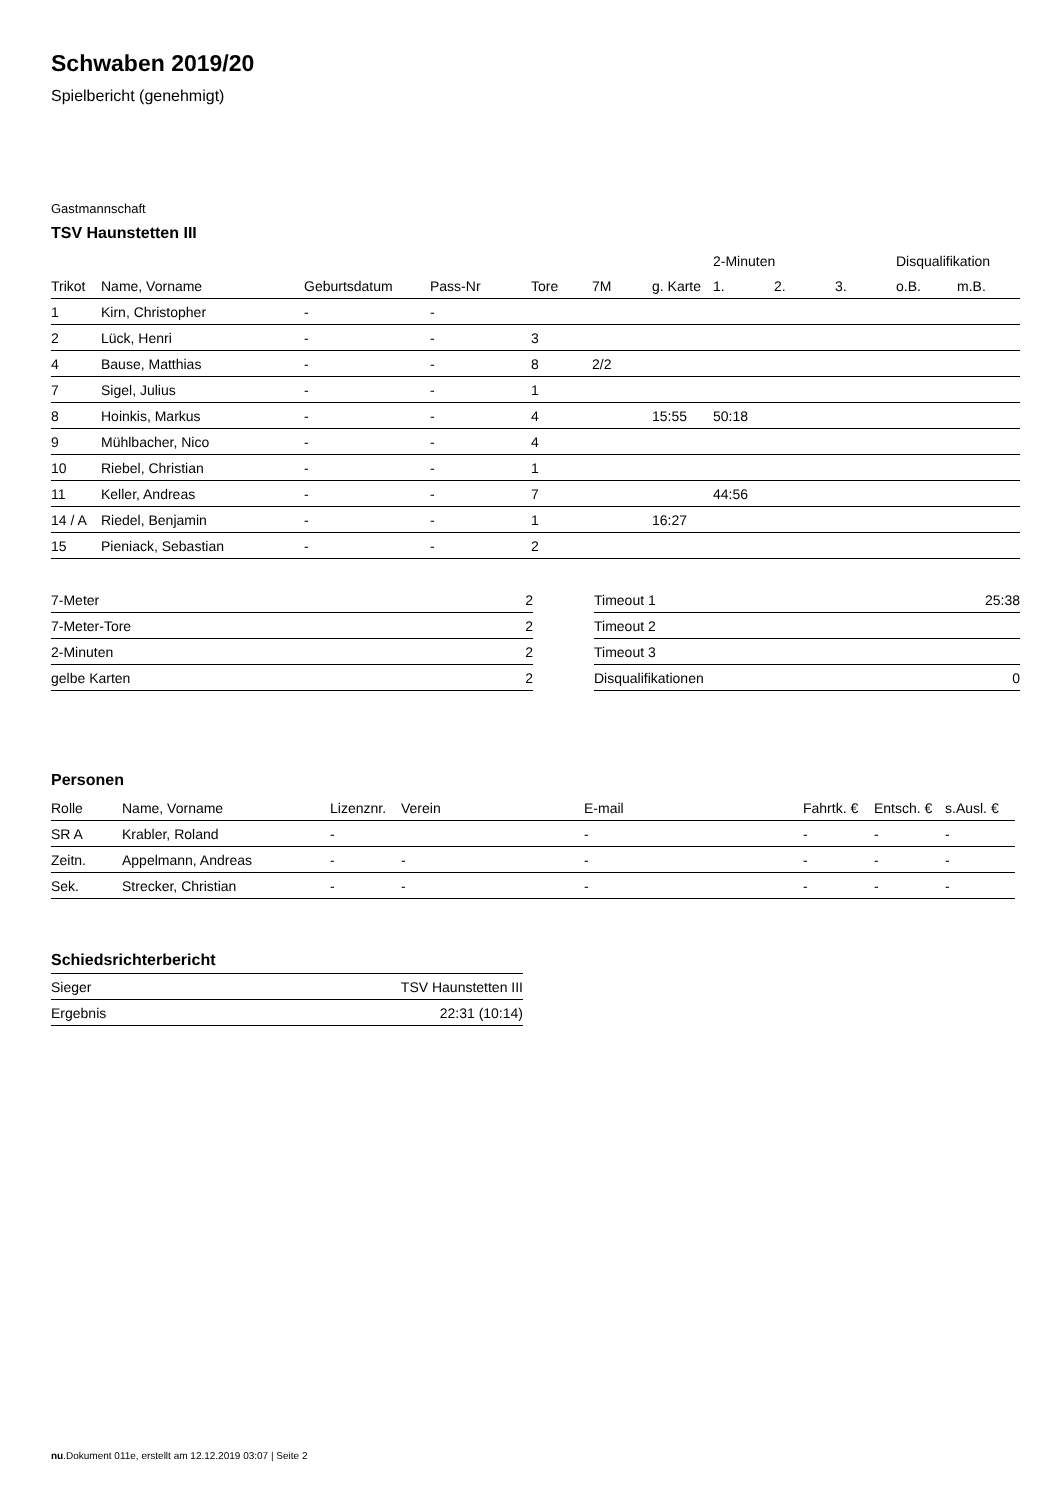Schwaben 2019/20
Spielbericht (genehmigt)
Gastmannschaft
TSV Haunstetten III
| | | | | | | | 2-Minuten | | | Disqualifikation | |
| --- | --- | --- | --- | --- | --- | --- | --- | --- | --- | --- | --- |
| Trikot | Name, Vorname | Geburtsdatum | Pass-Nr | Tore | 7M | g. Karte | 1. | 2. | 3. | o.B. | m.B. |
| 1 | Kirn, Christopher | - | - | | | | | | | | |
| 2 | Lück, Henri | - | - | 3 | | | | | | | |
| 4 | Bause, Matthias | - | - | 8 | 2/2 | | | | | | |
| 7 | Sigel, Julius | - | - | 1 | | | | | | | |
| 8 | Hoinkis, Markus | - | - | 4 | | 15:55 | 50:18 | | | | |
| 9 | Mühlbacher, Nico | - | - | 4 | | | | | | | |
| 10 | Riebel, Christian | - | - | 1 | | | | | | | |
| 11 | Keller, Andreas | - | - | 7 | | | 44:56 | | | | |
| 14 / A | Riedel, Benjamin | - | - | 1 | | 16:27 | | | | | |
| 15 | Pieniack, Sebastian | - | - | 2 | | | | | | | |
| 7-Meter | 2 |
| 7-Meter-Tore | 2 |
| 2-Minuten | 2 |
| gelbe Karten | 2 |
| Timeout 1 | 25:38 |
| Timeout 2 | |
| Timeout 3 | |
| Disqualifikationen | 0 |
Personen
| Rolle | Name, Vorname | Lizenznr. | Verein | E-mail | Fahrtk. € | Entsch. € | s.Ausl. € |
| --- | --- | --- | --- | --- | --- | --- | --- |
| SR A | Krabler, Roland | - | | - | - | - | - |
| Zeitn. | Appelmann, Andreas | - | - | - | - | - | - |
| Sek. | Strecker, Christian | - | - | - | - | - | - |
Schiedsrichterbericht
| Sieger | TSV Haunstetten III |
| Ergebnis | 22:31 (10:14) |
nu.Dokument 011e, erstellt am 12.12.2019 03:07 | Seite 2